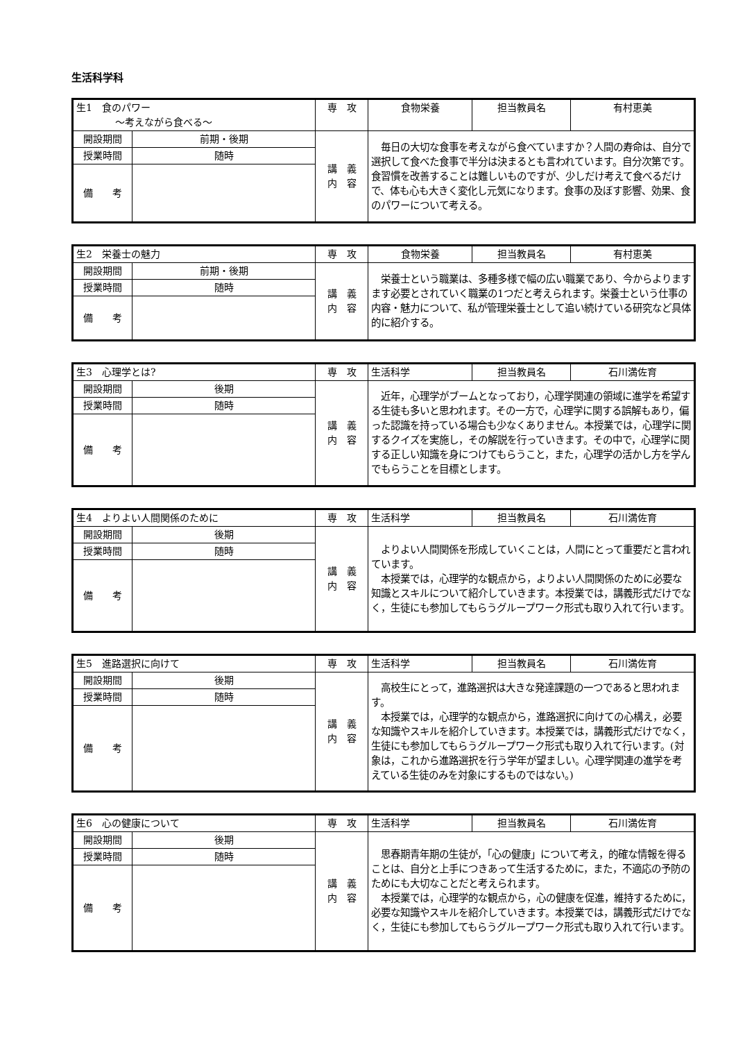生活科学科
| 生1 食のパワー 〜考えながら食べる〜 | | 専 攻 | 食物栄養 | 担当教員名 | 有村恵美 |
| 開設期間 | 前期・後期 | 講 義 内 容 | 毎日の大切な食事を考えながら食べていますか？人間の寿命は、自分で選択して食べた食事で半分は決まるとも言われています。自分次第です。食習慣を改善することは難しいものですが、少しだけ考えて食べるだけで、体も心も大きく変化し元気になります。食事の及ぼす影響、効果、食のパワーについて考える。 | | |
| 授業時間 | 随時 | | | | |
| 備 考 | | | | | |
| 生2 栄養士の魅力 | | 専 攻 | 食物栄養 | 担当教員名 | 有村恵美 |
| 開設期間 | 前期・後期 | 講 義 内 容 | 栄養士という職業は、多種多様で幅の広い職業であり、今からよりますます必要とされていく職業の1つだと考えられます。栄養士という仕事の内容・魅力について、私が管理栄養士として追い続けている研究など具体的に紹介する。 | | |
| 授業時間 | 随時 | | | | |
| 備 考 | | | | | |
| 生3 心理学とは? | | 専 攻 | 生活科学 | 担当教員名 | 石川満佐育 |
| 開設期間 | 後期 | 講 義 内 容 | 近年，心理学がブームとなっており，心理学関連の領域に進学を希望する生徒も多いと思われます。その一方で，心理学に関する誤解もあり，偏った認識を持っている場合も少なくありません。本授業では，心理学に関するクイズを実施し，その解説を行っていきます。その中で，心理学に関する正しい知識を身につけてもらうこと，また，心理学の活かし方を学んでもらうことを目標とします。 | | |
| 授業時間 | 随時 | | | | |
| 備 考 | | | | | |
| 生4 よりよい人間関係のために | | 専 攻 | 生活科学 | 担当教員名 | 石川満佐育 |
| 開設期間 | 後期 | 講 義 内 容 | よりよい人間関係を形成していくことは，人間にとって重要だと言われています。 本授業では，心理学的な観点から，よりよい人間関係のために必要な知識とスキルについて紹介していきます。本授業では，講義形式だけでなく，生徒にも参加してもらうグループワーク形式も取り入れて行います。 | | |
| 授業時間 | 随時 | | | | |
| 備 考 | | | | | |
| 生5 進路選択に向けて | | 専 攻 | 生活科学 | 担当教員名 | 石川満佐育 |
| 開設期間 | 後期 | 講 義 内 容 | 高校生にとって，進路選択は大きな発達課題の一つであると思われます。 本授業では，心理学的な観点から，進路選択に向けての心構え，必要な知識やスキルを紹介していきます。本授業では，講義形式だけでなく，生徒にも参加してもらうグループワーク形式も取り入れて行います。(対象は，これから進路選択を行う学年が望ましい。心理学関連の進学を考えている生徒のみを対象にするものではない。) | | |
| 授業時間 | 随時 | | | | |
| 備 考 | | | | | |
| 生6 心の健康について | | 専 攻 | 生活科学 | 担当教員名 | 石川満佐育 |
| 開設期間 | 後期 | 講 義 内 容 | 思春期青年期の生徒が，「心の健康」について考え，的確な情報を得ることは、自分と上手につきあって生活するために，また，不適応の予防のためにも大切なことだと考えられます。 本授業では，心理学的な観点から，心の健康を促進，維持するために，必要な知識やスキルを紹介していきます。本授業では，講義形式だけでなく，生徒にも参加してもらうグループワーク形式も取り入れて行います。 | | |
| 授業時間 | 随時 | | | | |
| 備 考 | | | | | |